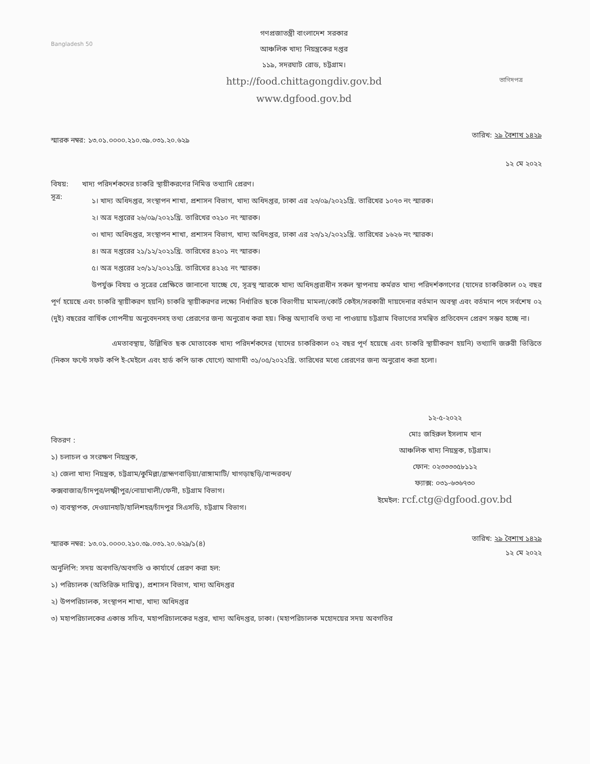Bangladesh 50
গণপ্রজাতন্ত্রী বাংলাদেশ সরকার
আঞ্চলিক খাদ্য নিয়ন্ত্রকের দপ্তর
১১৯, সদরঘাট রোড, চট্টগ্রাম।
http://food.chittagongdiv.gov.bd
www.dgfood.gov.bd
তাগিদপত্র
স্মারক নম্বর: ১৩.০১.০০০০.২১০.৩৯.০৩১.২০.৬২৯
তারিখ: ২৯ বৈশাখ ১৪২৯
১২ মে ২০২২
বিষয়: খাদ্য পরিদর্শকদের চাকরি স্থায়ীকরণের নিমিত্ত তথ্যাদি প্রেরণ।
সূত্র:
১। খাদ্য অধিদপ্তর, সংস্থাপন শাখা, প্রশাসন বিভাগ, খাদ্য অধিদপ্তর, ঢাকা এর ২৩/০৯/২০২১খ্রি. তারিখের ১০৭৩ নং স্মারক।
২। অত্র দপ্তরের ২৬/০৯/২০২১খ্রি. তারিখের ৩২১০ নং স্মারক।
৩। খাদ্য অধিদপ্তর, সংস্থাপন শাখা, প্রশাসন বিভাগ, খাদ্য অধিদপ্তর, ঢাকা এর ২৩/১২/২০২১খ্রি. তারিখের ১৬২৬ নং স্মারক।
৪। অত্র দপ্তরের ২১/১২/২০২১খ্রি. তারিখের ৪২০১ নং স্মারক।
৫। অত্র দপ্তরের ২৩/১২/২০২১খ্রি. তারিখের ৪২২৫ নং স্মারক।
উপর্যুক্ত বিষয় ও সূত্রের প্রেক্ষিতে জানানো যাচ্ছে যে, সূত্রস্থ স্মারকে খাদ্য অধিদপ্তরাধীন সকল স্থাপনায় কর্মরত খাদ্য পরিদর্শকগণের (যাদের চাকরিকাল ০২ বছর পূর্ণ হয়েছে এবং চাকরি স্থায়ীকরণ হয়নি) চাকরি স্থায়ীকরণর লক্ষ্যে নির্ধারিত ছকে বিভাগীয় মামলা/কোর্ট কেইস/সরকারী দায়দেনার বর্তমান অবস্থা এবং বর্তমান পদে সর্বশেষ ০২ (দুই) বছরের বার্ষিক গোপনীয় অনুবেদনসহ তথ্য প্রেরণের জন্য অনুরোধ করা হয়। কিন্তু অদ্যাবধি তথ্য না পাওয়ায় চট্টগ্রাম বিভাগের সমন্বিত প্রতিবেদন প্রেরণ সম্ভব হচ্ছে না।
এমতাবস্থায়, উল্লিখিত ছক মোতাবেক খাদ্য পরিদর্শকদের (যাদের চাকরিকাল ০২ বছর পূর্ণ হয়েছে এবং চাকরি স্থায়ীকরণ হয়নি) তথ্যাদি জরুরী ভিত্তিতে (নিকস ফন্টে সফট কপি ই-মেইলে এবং হার্ড কপি ডাক যোগে) আগামী ৩১/০৫/২০২২খ্রি. তারিখের মধ্যে প্রেরণের জন্য অনুরোধ করা হলো।
১২-৫-২০২২
মোঃ জহিরুল ইসলাম খান
আঞ্চলিক খাদ্য নিয়ন্ত্রক, চট্টগ্রাম।
ফোন: ০২৩৩৩৩৫৮১১২
ফ্যাক্স: ০৩১-৬৩৬৭৩০
ইমেইল: rcf.ctg@dgfood.gov.bd
বিতরণ :
১) চলাচল ও সংরক্ষণ নিয়ন্ত্রক,
২) জেলা খাদ্য নিয়ন্ত্রক, চট্টগ্রাম/কুমিল্লা/ব্রাহ্মণবাড়িয়া/রাঙ্গামাটি/ খাগড়াছড়ি/বান্দরবন/কক্সবাজার/চাঁদপুর/লক্ষ্মীপুর/নোয়াখালী/ফেনী, চট্টগ্রাম বিভাগ।
৩) ব্যবস্থাপক, দেওয়ানহাট/হালিশহর/চাঁদপুর সিএসডি, চট্টগ্রাম বিভাগ।
স্মারক নম্বর: ১৩.০১.০০০০.২১০.৩৯.০৩১.২০.৬২৯/১(৪)
তারিখ: ২৯ বৈশাখ ১৪২৯
১২ মে ২০২২
অনুলিপি: সদয় অবগতি/অবগতি ও কার্যার্থে প্রেরণ করা হল:
১) পরিচালক (অতিরিক্ত দায়িত্ব), প্রশাসন বিভাগ, খাদ্য অধিদপ্তর
২) উপপরিচালক, সংস্থাপন শাখা, খাদ্য অধিদপ্তর
৩) মহাপরিচালকের একান্ত সচিব, মহাপরিচালকের দপ্তর, খাদ্য অধিদপ্তর, ঢাকা। (মহাপরিচালক মহোদয়ের সদয় অবগতির